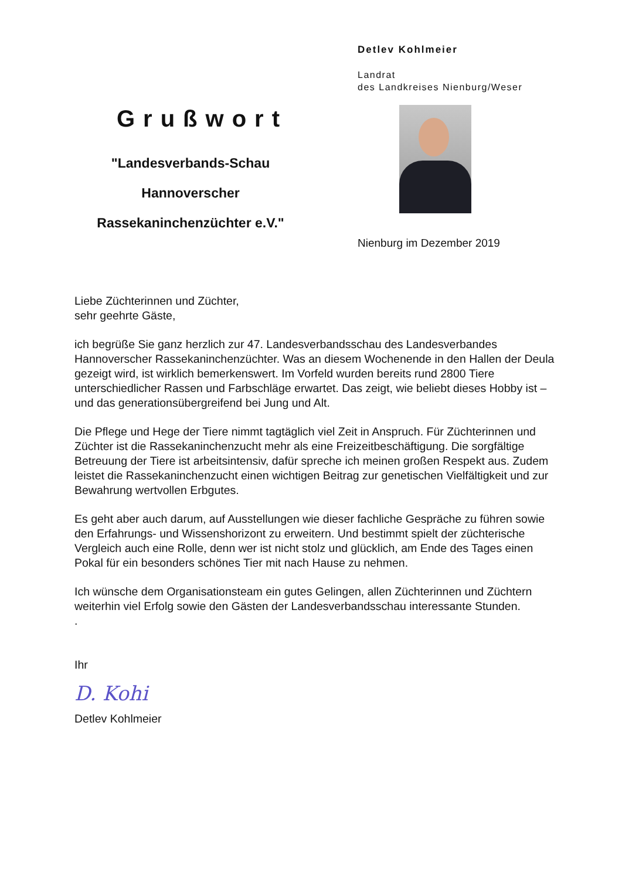Grußwort
"Landesverbands-Schau
Hannoverscher
Rassekaninchenzüchter e.V."
Detlev Kohlmeier
Landrat
des Landkreises Nienburg/Weser
Nienburg im Dezember 2019
Liebe Züchterinnen und Züchter,
sehr geehrte Gäste,
ich begrüße Sie ganz herzlich zur 47. Landesverbandsschau des Landesverbandes Hannoverscher Rassekaninchenzüchter. Was an diesem Wochenende in den Hallen der Deula gezeigt wird, ist wirklich bemerkenswert. Im Vorfeld wurden bereits rund 2800 Tiere unterschiedlicher Rassen und Farbschläge erwartet. Das zeigt, wie beliebt dieses Hobby ist – und das generationsübergreifend bei Jung und Alt.
Die Pflege und Hege der Tiere nimmt tagtäglich viel Zeit in Anspruch. Für Züchterinnen und Züchter ist die Rassekaninchenzucht mehr als eine Freizeitbeschäftigung. Die sorgfältige Betreuung der Tiere ist arbeitsintensiv, dafür spreche ich meinen großen Respekt aus. Zudem leistet die Rassekaninchenzucht einen wichtigen Beitrag zur genetischen Vielfältigkeit und zur Bewahrung wertvollen Erbgutes.
Es geht aber auch darum, auf Ausstellungen wie dieser fachliche Gespräche zu führen sowie den Erfahrungs- und Wissenshorizont zu erweitern. Und bestimmt spielt der züchterische Vergleich auch eine Rolle, denn wer ist nicht stolz und glücklich, am Ende des Tages einen Pokal für ein besonders schönes Tier mit nach Hause zu nehmen.
Ich wünsche dem Organisationsteam ein gutes Gelingen, allen Züchterinnen und Züchtern weiterhin viel Erfolg sowie den Gästen der Landesverbandsschau interessante Stunden.
.
Ihr
D. Kohi
Detlev Kohlmeier